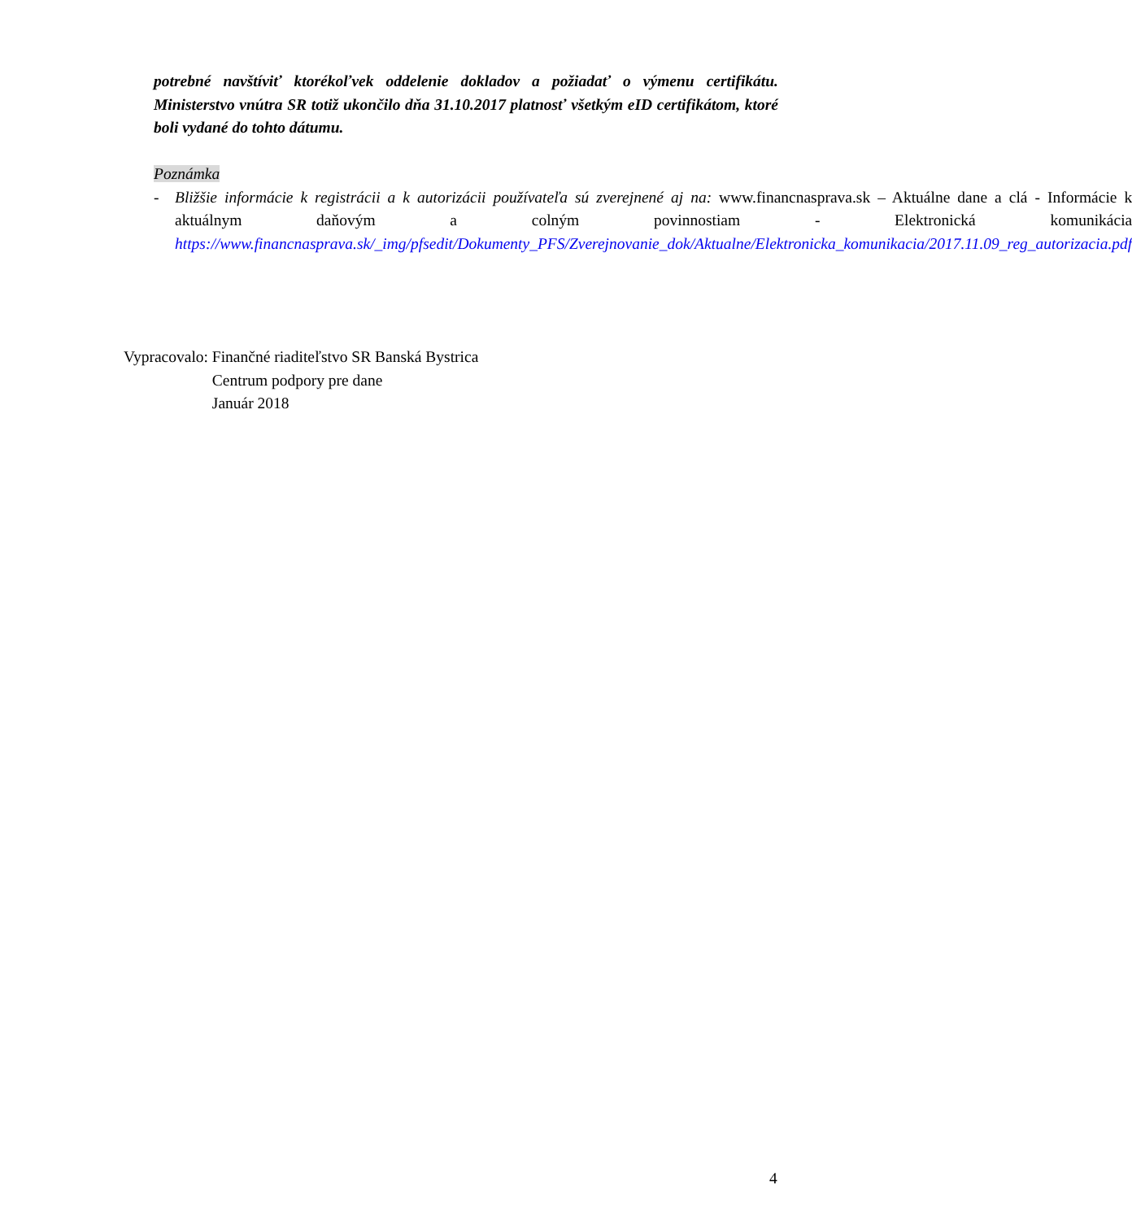potrebné navštíviť ktorékoľvek oddelenie dokladov a požiadať o výmenu certifikátu. Ministerstvo vnútra SR totiž ukončilo dňa 31.10.2017 platnosť všetkým eID certifikátom, ktoré boli vydané do tohto dátumu.
Poznámka
- Bližšie informácie k registrácii a k autorizácii používateľa sú zverejnené aj na: www.financnasprava.sk – Aktuálne dane a clá - Informácie k aktuálnym daňovým a colným povinnostiam - Elektronická komunikácia https://www.financnasprava.sk/_img/pfsedit/Dokumenty_PFS/Zverejnovanie_dok/Aktualne/Elektronicka_komunikacia/2017.11.09_reg_autorizacia.pdf
| Vypracovalo: | Finančné riaditeľstvo SR Banská Bystrica Centrum podpory pre dane Január 2018 |
4